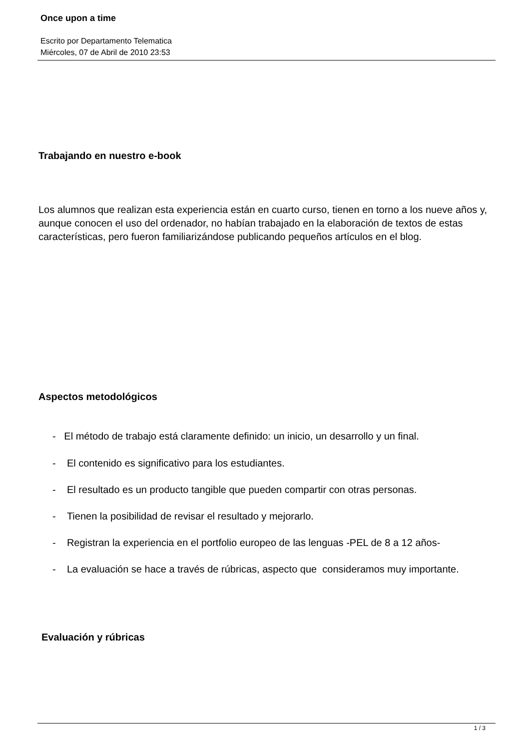Once upon a time
Escrito por Departamento Telematica
Miércoles, 07 de Abril de 2010 23:53
Trabajando en nuestro e-book
Los alumnos que realizan esta experiencia están en cuarto curso, tienen en torno a los nueve años y, aunque conocen el uso del ordenador, no habían trabajado en la elaboración de textos de estas características, pero fueron familiarizándose publicando pequeños artículos en el blog.
Aspectos metodológicos
- El método de trabajo está claramente definido: un inicio, un desarrollo y un final.
- El contenido es significativo para los estudiantes.
- El resultado es un producto tangible que pueden compartir con otras personas.
- Tienen la posibilidad de revisar el resultado y mejorarlo.
- Registran la experiencia en el portfolio europeo de las lenguas -PEL de 8 a 12 años-
- La evaluación se hace a través de rúbricas, aspecto que consideramos muy importante.
Evaluación y rúbricas
1 / 3